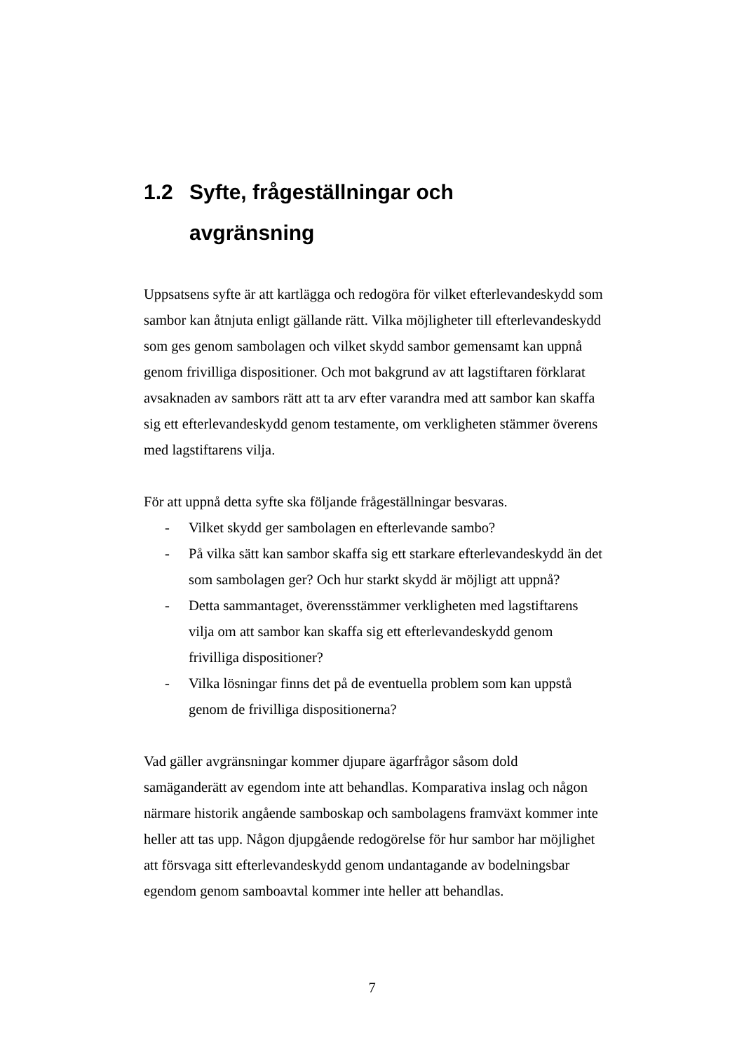1.2 Syfte, frågeställningar och
avgränsning
Uppsatsens syfte är att kartlägga och redogöra för vilket efterlevandeskydd som sambor kan åtnjuta enligt gällande rätt. Vilka möjligheter till efterlevandeskydd som ges genom sambolagen och vilket skydd sambor gemensamt kan uppnå genom frivilliga dispositioner. Och mot bakgrund av att lagstiftaren förklarat avsaknaden av sambors rätt att ta arv efter varandra med att sambor kan skaffa sig ett efterlevandeskydd genom testamente, om verkligheten stämmer överens med lagstiftarens vilja.
För att uppnå detta syfte ska följande frågeställningar besvaras.
- Vilket skydd ger sambolagen en efterlevande sambo?
- På vilka sätt kan sambor skaffa sig ett starkare efterlevandeskydd än det som sambolagen ger? Och hur starkt skydd är möjligt att uppnå?
- Detta sammantaget, överensstämmer verkligheten med lagstiftarens vilja om att sambor kan skaffa sig ett efterlevandeskydd genom frivilliga dispositioner?
- Vilka lösningar finns det på de eventuella problem som kan uppstå genom de frivilliga dispositionerna?
Vad gäller avgränsningar kommer djupare ägarfrågor såsom dold samäganderätt av egendom inte att behandlas. Komparativa inslag och någon närmare historik angående samboskap och sambolagens framväxt kommer inte heller att tas upp. Någon djupgående redogörelse för hur sambor har möjlighet att försvaga sitt efterlevandeskydd genom undantagande av bodelningsbar egendom genom samboavtal kommer inte heller att behandlas.
7